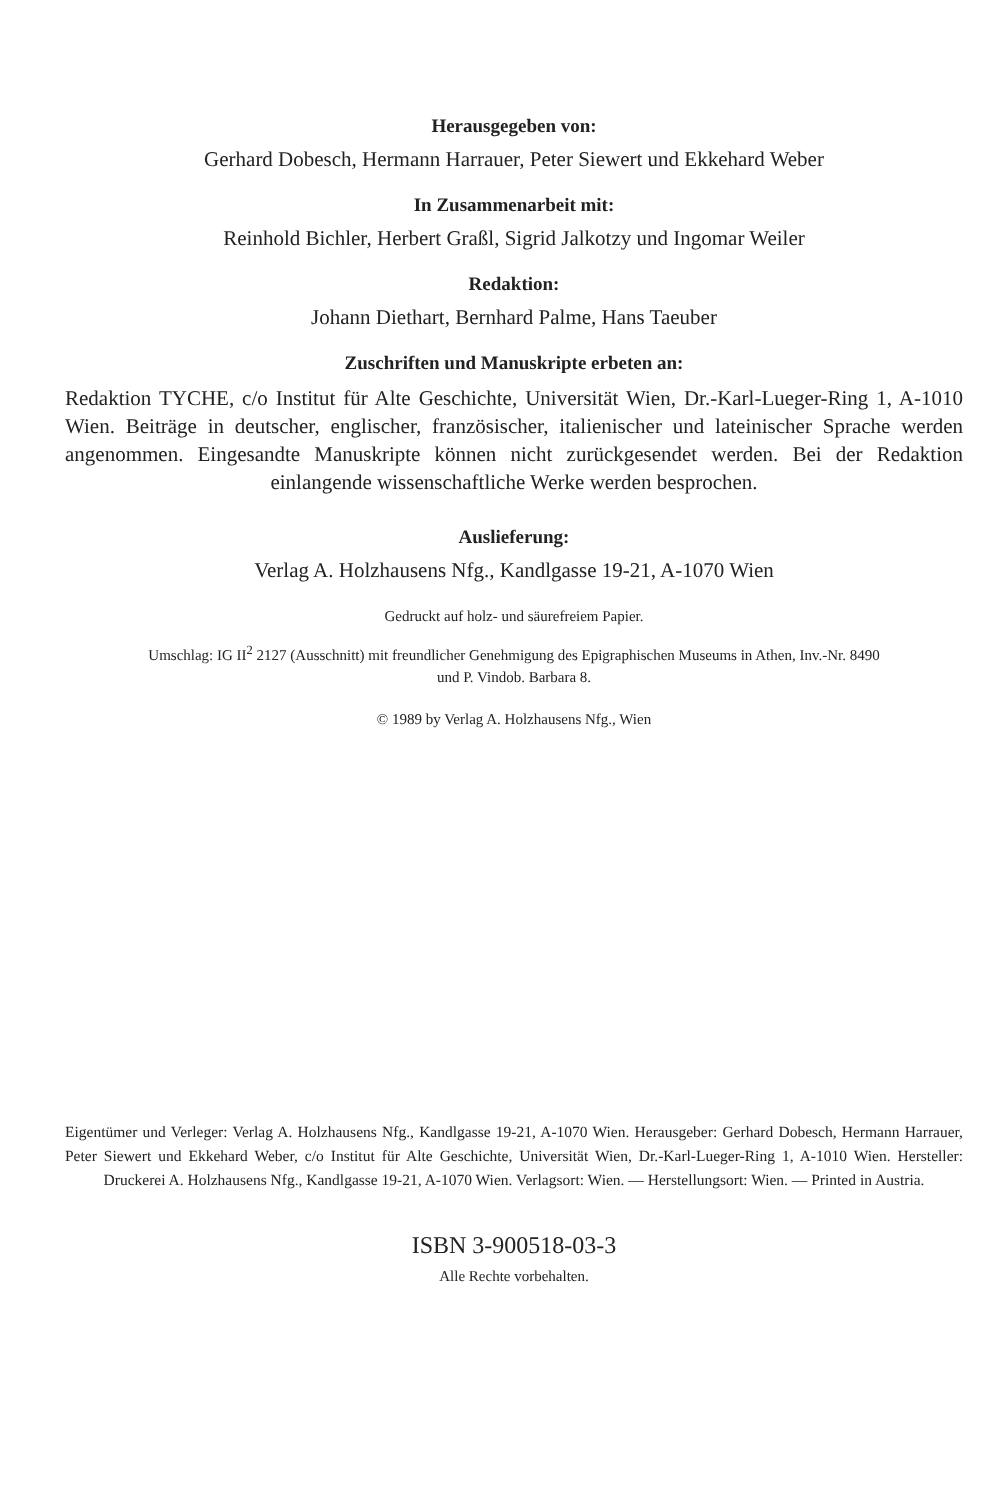Herausgegeben von:
Gerhard Dobesch, Hermann Harrauer, Peter Siewert und Ekkehard Weber
In Zusammenarbeit mit:
Reinhold Bichler, Herbert Graßl, Sigrid Jalkotzy und Ingomar Weiler
Redaktion:
Johann Diethart, Bernhard Palme, Hans Taeuber
Zuschriften und Manuskripte erbeten an:
Redaktion TYCHE, c/o Institut für Alte Geschichte, Universität Wien, Dr.-Karl-Lueger-Ring 1, A-1010 Wien. Beiträge in deutscher, englischer, französischer, italienischer und lateinischer Sprache werden angenommen. Eingesandte Manuskripte können nicht zurückgesendet werden. Bei der Redaktion einlangende wissenschaftliche Werke werden besprochen.
Auslieferung:
Verlag A. Holzhausens Nfg., Kandlgasse 19-21, A-1070 Wien
Gedruckt auf holz- und säurefreiem Papier.
Umschlag: IG II<sup>2</sup> 2127 (Ausschnitt) mit freundlicher Genehmigung des Epigraphischen Museums in Athen, Inv.-Nr. 8490
und P. Vindob. Barbara 8.
© 1989 by Verlag A. Holzhausens Nfg., Wien
Eigentümer und Verleger: Verlag A. Holzhausens Nfg., Kandlgasse 19-21, A-1070 Wien. Herausgeber: Gerhard Dobesch, Hermann Harrauer, Peter Siewert und Ekkehard Weber, c/o Institut für Alte Geschichte, Universität Wien, Dr.-Karl-Lueger-Ring 1, A-1010 Wien. Hersteller: Druckerei A. Holzhausens Nfg., Kandlgasse 19-21, A-1070 Wien. Verlagsort: Wien. — Herstellungsort: Wien. — Printed in Austria.
ISBN 3-900518-03-3
Alle Rechte vorbehalten.